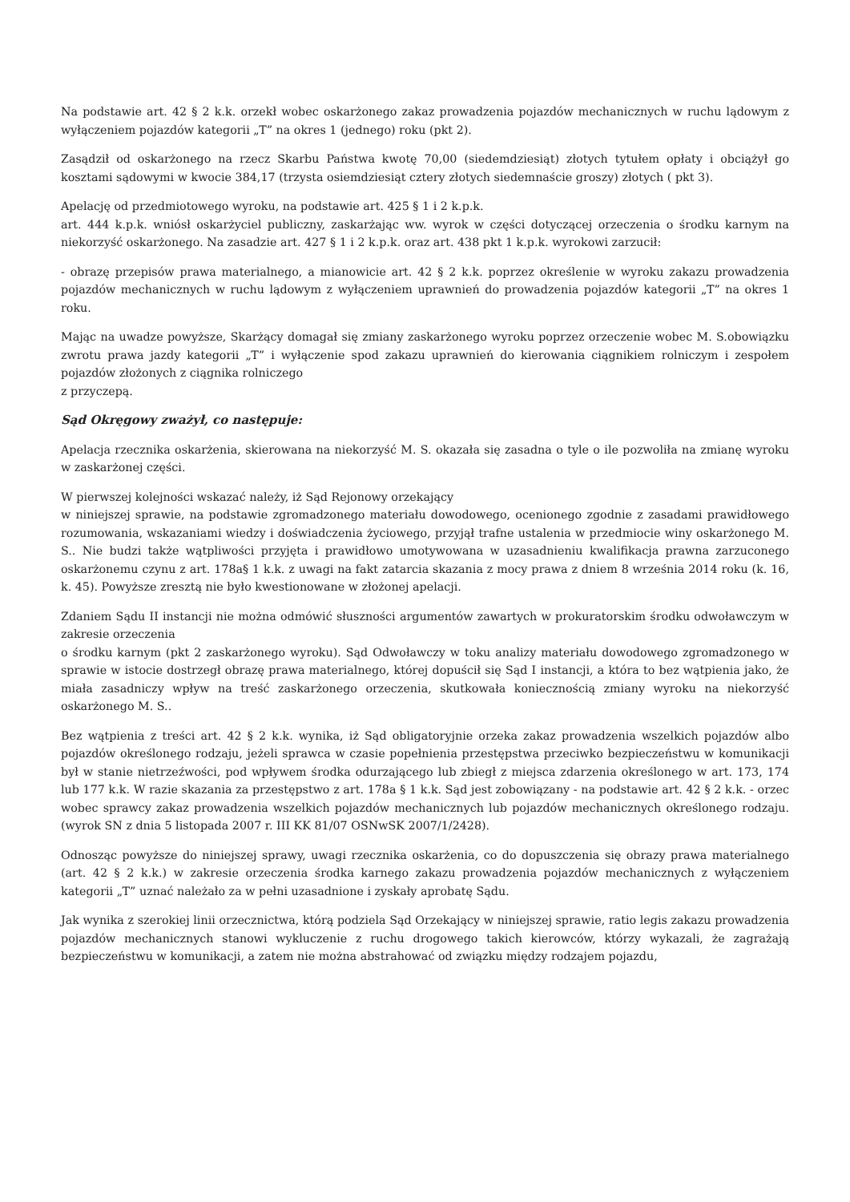Na podstawie art. 42 § 2 k.k. orzekł wobec oskarżonego zakaz prowadzenia pojazdów mechanicznych w ruchu lądowym z wyłączeniem pojazdów kategorii „T” na okres 1 (jednego) roku (pkt 2).
Zasądził od oskarżonego na rzecz Skarbu Państwa kwotę 70,00 (siedemdziesiąt) złotych tytułem opłaty i obciążył go kosztami sądowymi w kwocie 384,17 (trzysta osiemdziesiąt cztery złotych siedemnaście groszy) złotych ( pkt 3).
Apelację od przedmiotowego wyroku, na podstawie art. 425 § 1 i 2 k.p.k.
art. 444 k.p.k. wniósł oskarżyciel publiczny, zaskarżając ww. wyrok w części dotyczącej orzeczenia o środku karnym na niekorzyść oskarżonego. Na zasadzie art. 427 § 1 i 2 k.p.k. oraz art. 438 pkt 1 k.p.k. wyrokowi zarzucił:
- obrazę przepisów prawa materialnego, a mianowicie art. 42 § 2 k.k. poprzez określenie w wyroku zakazu prowadzenia pojazdów mechanicznych w ruchu lądowym z wyłączeniem uprawnień do prowadzenia pojazdów kategorii „T” na okres 1 roku.
Mając na uwadze powyższe, Skarżący domagał się zmiany zaskarżonego wyroku poprzez orzeczenie wobec M. S.obowiązku zwrotu prawa jazdy kategorii „T” i wyłączenie spod zakazu uprawnień do kierowania ciągnikiem rolniczym i zespołem pojazdów złożonych z ciągnika rolniczego
z przyczepą.
Sąd Okręgowy zważył, co następuje:
Apelacja rzecznika oskarżenia, skierowana na niekorzyść M. S. okazała się zasadna o tyle o ile pozwoliła na zmianę wyroku w zaskarżonej części.
W pierwszej kolejności wskazać należy, iż Sąd Rejonowy orzekający
w niniejszej sprawie, na podstawie zgromadzonego materiału dowodowego, ocenionego zgodnie z zasadami prawidłowego rozumowania, wskazaniami wiedzy i doświadczenia życiowego, przyjął trafne ustalenia w przedmiocie winy oskarżonego M. S.. Nie budzi także wątpliwości przyjęta i prawidłowo umotywowana w uzasadnieniu kwalifikacja prawna zarzuconego oskarżonemu czynu z art. 178a§ 1 k.k. z uwagi na fakt zatarcia skazania z mocy prawa z dniem 8 września 2014 roku (k. 16, k. 45). Powyższe zresztą nie było kwestionowane w złożonej apelacji.
Zdaniem Sądu II instancji nie można odmówić słuszności argumentów zawartych w prokuratorskim środku odwoławczym w zakresie orzeczenia
o środku karnym (pkt 2 zaskarżonego wyroku). Sąd Odwoławczy w toku analizy materiału dowodowego zgromadzonego w sprawie w istocie dostrzegł obrazę prawa materialnego, której dopuścił się Sąd I instancji, a która to bez wątpienia jako, że miała zasadniczy wpływ na treść zaskarżonego orzeczenia, skutkowała koniecznością zmiany wyroku na niekorzyść oskarżonego M. S..
Bez wątpienia z treści art. 42 § 2 k.k. wynika, iż Sąd obligatoryjnie orzeka zakaz prowadzenia wszelkich pojazdów albo pojazdów określonego rodzaju, jeżeli sprawca w czasie popełnienia przestępstwa przeciwko bezpieczeństwu w komunikacji był w stanie nietrzeźwości, pod wpływem środka odurzającego lub zbiegł z miejsca zdarzenia określonego w art. 173, 174 lub 177 k.k. W razie skazania za przestępstwo z art. 178a § 1 k.k. Sąd jest zobowiązany - na podstawie art. 42 § 2 k.k. - orzec wobec sprawcy zakaz prowadzenia wszelkich pojazdów mechanicznych lub pojazdów mechanicznych określonego rodzaju. (wyrok SN z dnia 5 listopada 2007 r. III KK 81/07 OSNwSK 2007/1/2428).
Odnosząc powyższe do niniejszej sprawy, uwagi rzecznika oskarżenia, co do dopuszczenia się obrazy prawa materialnego (art. 42 § 2 k.k.) w zakresie orzeczenia środka karnego zakazu prowadzenia pojazdów mechanicznych z wyłączeniem kategorii „T” uznać należało za w pełni uzasadnione i zyskały aprobatę Sądu.
Jak wynika z szerokiej linii orzecznictwa, którą podziela Sąd Orzekający w niniejszej sprawie, ratio legis zakazu prowadzenia pojazdów mechanicznych stanowi wykluczenie z ruchu drogowego takich kierowców, którzy wykazali, że zagrażają bezpieczeństwu w komunikacji, a zatem nie można abstrahować od związku między rodzajem pojazdu,